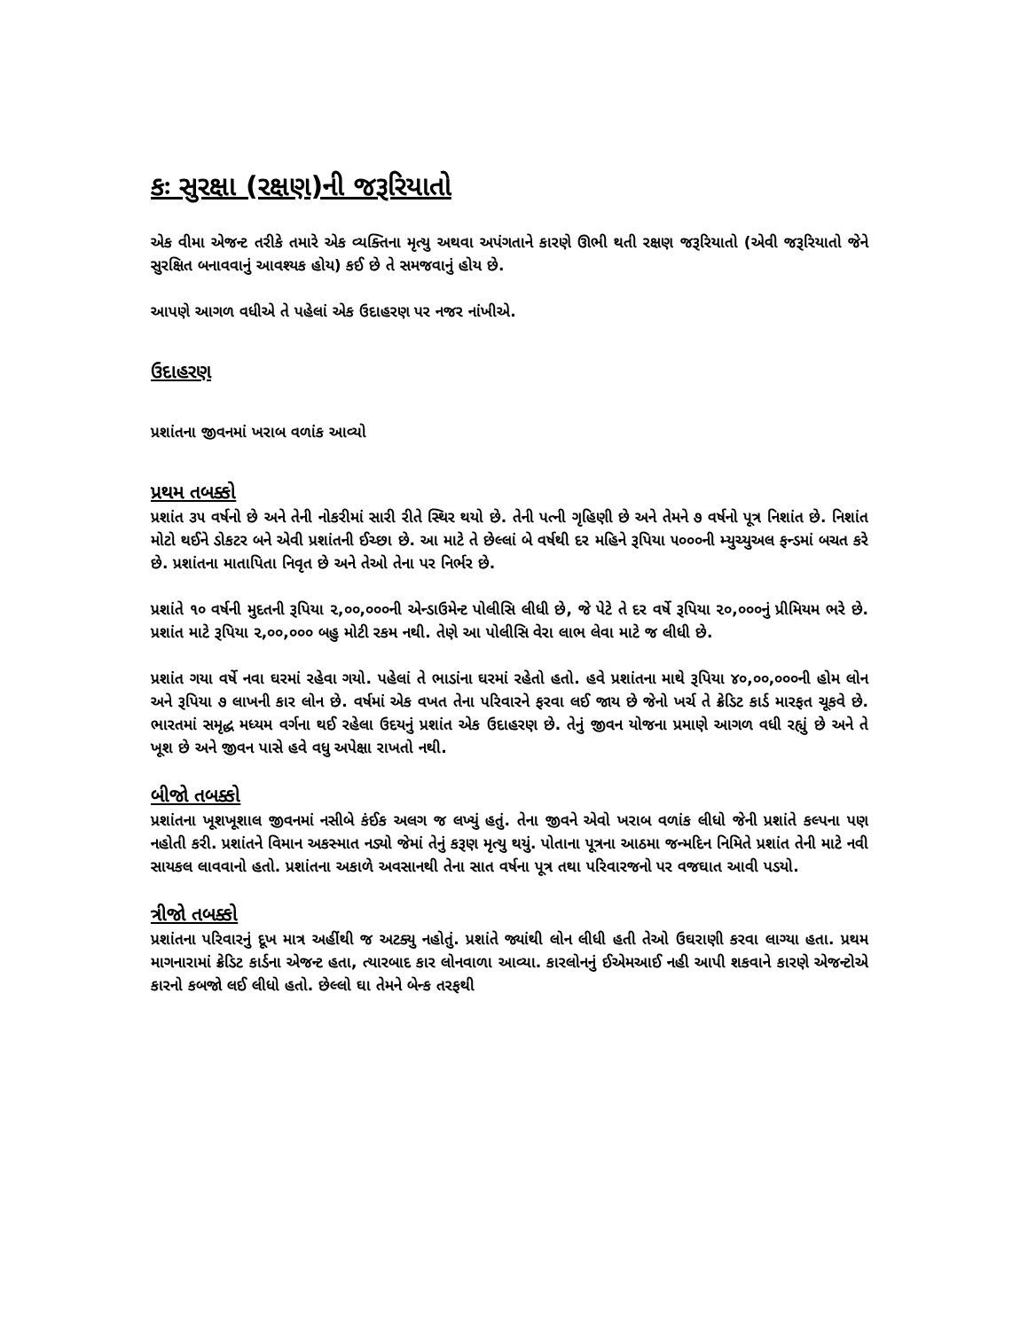કઃ સુરક્ષા (રક્ષણ)ની જરૂરિયાતો
એક વીમા એજન્ટ તરીકે તમારે એક વ્યક્તિના મૃત્યુ અથવા અપંગતાને કારણે ઊભી થતી રક્ષણ જરૂરિયાતો (એવી જરૂરિયાતો જેને સુરક્ષિત બનાવવાનું આવશ્યક હોય) કઈ છે તે સમજવાનું હોય છે.
આપણે આગળ વધીએ તે પહેલાં એક ઉદાહરણ પર નજર નાંખીએ.
ઉદાહરણ
પ્રશાંતના જીવનમાં ખરાબ વળાંક આવ્યો
પ્રથમ તબક્કો
પ્રશાંત ૩૫ વર્ષનો છે અને તેની નોકરીમાં સારી રીતે સ્થિર થયો છે. તેની પત્ની ગૃહિણી છે અને તેમને ૭ વર્ષનો પૂત્ર નિશાંત છે. નિશાંત મોટો થઈને ડોકટર બને એવી પ્રશાંતની ઈચ્છા છે. આ માટે તે છેલ્લાં બે વર્ષથી દર મહિને રૂપિયા ૫૦૦૦ની મ્યુચ્યુઅલ ફન્ડમાં બચત કરે છે. પ્રશાંતના માતાપિતા નિવૃત છે અને તેઓ તેના પર નિર્ભર છે.
પ્રશાંતે ૧૦ વર્ષની મુદતની રૂપિયા ૨,૦૦,૦૦૦ની એન્ડાઉમેન્ટ પોલીસિ લીધી છે, જે પેટે તે દર વર્ષે રૂપિયા ૨૦,૦૦૦નું પ્રીમિયમ ભરે છે. પ્રશાંત માટે રૂપિયા ૨,૦૦,૦૦૦ બહુ મોટી રકમ નથી. તેણે આ પોલીસિ વેરા લાભ લેવા માટે જ લીધી છે.
પ્રશાંત ગયા વર્ષે નવા ઘરમાં રહેવા ગયો. પહેલાં તે ભાડાંના ઘરમાં રહેતો હતો. હવે પ્રશાંતના માથે રૂપિયા ૪૦,૦૦,૦૦૦ની હોમ લોન અને રૂપિયા ૭ લાખની કાર લોન છે. વર્ષમાં એક વખત તેના પરિવારને ફરવા લઈ જાય છે જેનો ખર્ચ તે ક્રેડિટ કાર્ડ મારફત ચૂકવે છે. ભારતમાં સમૃદ્ધ મધ્યમ વર્ગના થઈ રહેલા ઉદયનું પ્રશાંત એક ઉદાહરણ છે. તેનું જીવન યોજના પ્રમાણે આગળ વધી રહ્યું છે અને તે ખૂશ છે અને જીવન પાસે હવે વધુ અપેક્ષા રાખતો નથી.
બીજો તબક્કો
પ્રશાંતના ખૂશખૂશાલ જીવનમાં નસીબે કંઈક અલગ જ લખ્યું હતું. તેના જીવને એવો ખરાબ વળાંક લીધો જેની પ્રશાંતે કલ્પના પણ નહોતી કરી. પ્રશાંતને વિમાન અકસ્માત નડ્યો જેમાં તેનું કરૂણ મૃત્યુ થયું. પોતાના પૂત્રના આઠમા જન્મદિન નિમિતે પ્રશાંત તેની માટે નવી સાયકલ લાવવાનો હતો. પ્રશાંતના અકાળે અવસાનથી તેના સાત વર્ષના પૂત્ર તથા પરિવારજનો પર વજઘાત આવી પડયો.
ત્રીજો તબક્કો
પ્રશાંતના પરિવારનું દૂખ માત્ર અહીંથી જ અટક્યુ નહોતું. પ્રશાંતે જ્યાંથી લોન લીધી હતી તેઓ ઉઘરાણી કરવા લાગ્યા હતા. પ્રથમ માગનારામાં ક્રેડિટ કાર્ડના એજન્ટ હતા, ત્યારબાદ કાર લોનવાળા આવ્યા. કારલોનનું ઈએમઆઈ નહી આપી શકવાને કારણે એજન્ટોએ કારનો કબજો લઈ લીધો હતો. છેલ્લો ઘા તેમને બેન્ક તરફથી